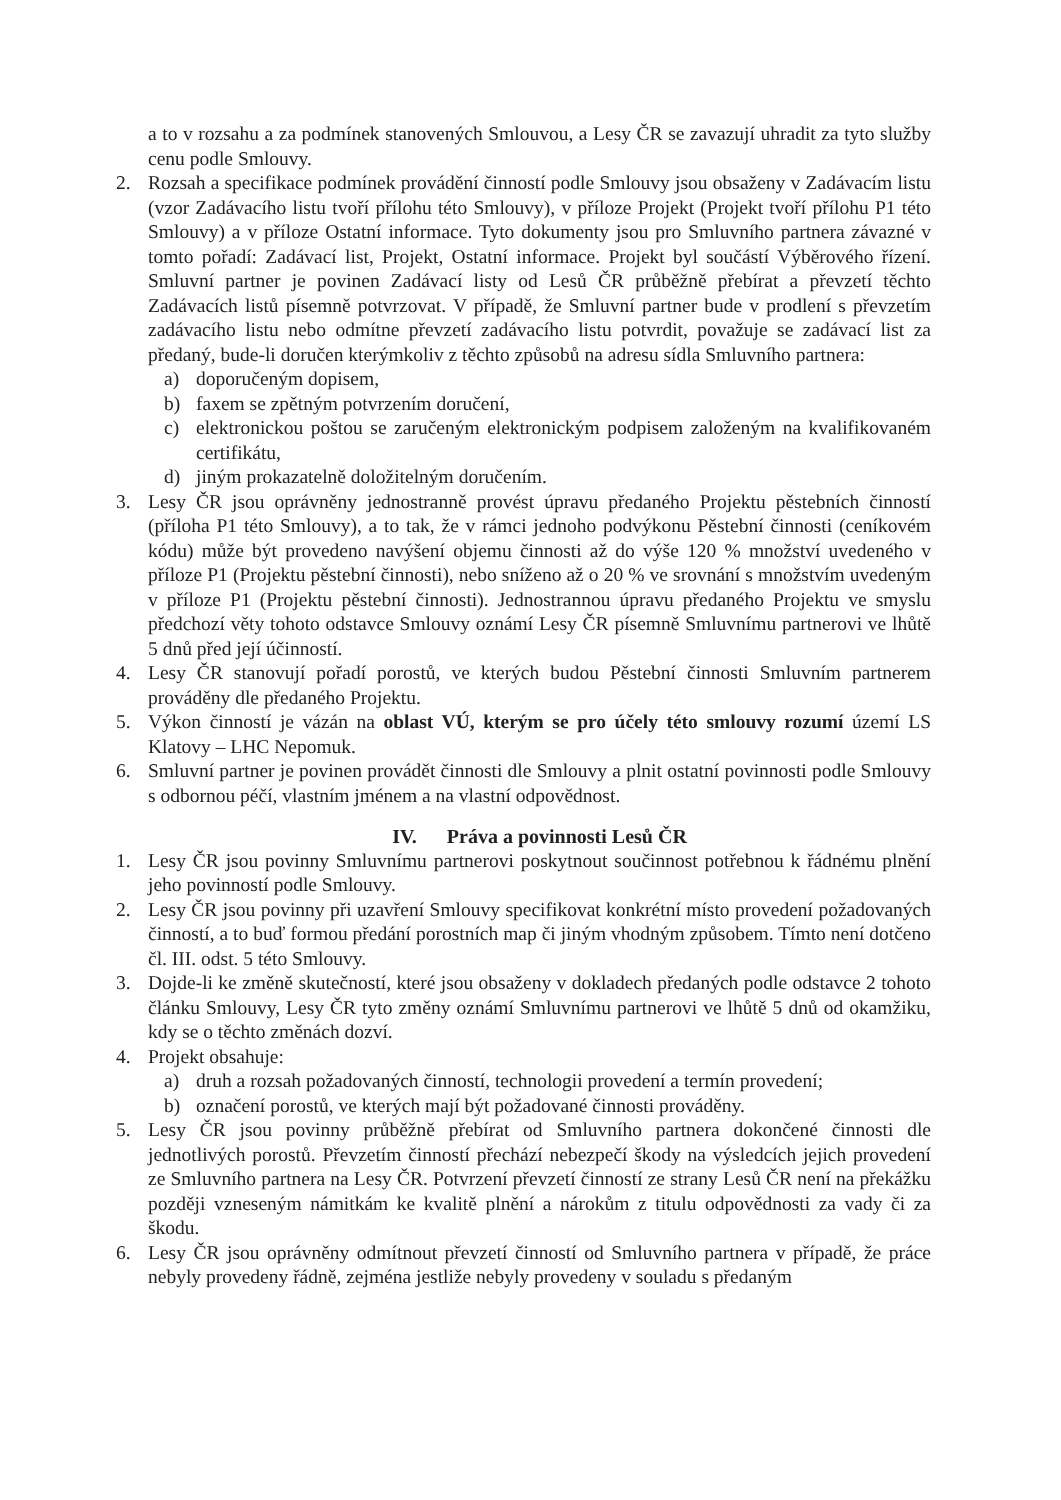a to v rozsahu a za podmínek stanovených Smlouvou, a Lesy ČR se zavazují uhradit za tyto služby cenu podle Smlouvy.
2. Rozsah a specifikace podmínek provádění činností podle Smlouvy jsou obsaženy v Zadávacím listu (vzor Zadávacího listu tvoří přílohu této Smlouvy), v příloze Projekt (Projekt tvoří přílohu P1 této Smlouvy) a v příloze Ostatní informace. Tyto dokumenty jsou pro Smluvního partnera závazné v tomto pořadí: Zadávací list, Projekt, Ostatní informace. Projekt byl součástí Výběrového řízení. Smluvní partner je povinen Zadávací listy od Lesů ČR průběžně přebírat a převzetí těchto Zadávacích listů písemně potvrzovat. V případě, že Smluvní partner bude v prodlení s převzetím zadávacího listu nebo odmítne převzetí zadávacího listu potvrdit, považuje se zadávací list za předaný, bude-li doručen kterýmkoliv z těchto způsobů na adresu sídla Smluvního partnera:
a) doporučeným dopisem,
b) faxem se zpětným potvrzením doručení,
c) elektronickou poštou se zaručeným elektronickým podpisem založeným na kvalifikovaném certifikátu,
d) jiným prokazatelně doložitelným doručením.
3. Lesy ČR jsou oprávněny jednostranně provést úpravu předaného Projektu pěstebních činností (příloha P1 této Smlouvy), a to tak, že v rámci jednoho podvýkonu Pěstební činnosti (ceníkovém kódu) může být provedeno navýšení objemu činnosti až do výše 120 % množství uvedeného v příloze P1 (Projektu pěstební činnosti), nebo sníženo až o 20 % ve srovnání s množstvím uvedeným v příloze P1 (Projektu pěstební činnosti). Jednostrannou úpravu předaného Projektu ve smyslu předchozí věty tohoto odstavce Smlouvy oznámí Lesy ČR písemně Smluvnímu partnerovi ve lhůtě 5 dnů před její účinností.
4. Lesy ČR stanovují pořadí porostů, ve kterých budou Pěstební činnosti Smluvním partnerem prováděny dle předaného Projektu.
5. Výkon činností je vázán na oblast VÚ, kterým se pro účely této smlouvy rozumí území LS Klatovy – LHC Nepomuk.
6. Smluvní partner je povinen provádět činnosti dle Smlouvy a plnit ostatní povinnosti podle Smlouvy s odbornou péčí, vlastním jménem a na vlastní odpovědnost.
IV. Práva a povinnosti Lesů ČR
1. Lesy ČR jsou povinny Smluvnímu partnerovi poskytnout součinnost potřebnou k řádnému plnění jeho povinností podle Smlouvy.
2. Lesy ČR jsou povinny při uzavření Smlouvy specifikovat konkrétní místo provedení požadovaných činností, a to buď formou předání porostních map či jiným vhodným způsobem. Tímto není dotčeno čl. III. odst. 5 této Smlouvy.
3. Dojde-li ke změně skutečností, které jsou obsaženy v dokladech předaných podle odstavce 2 tohoto článku Smlouvy, Lesy ČR tyto změny oznámí Smluvnímu partnerovi ve lhůtě 5 dnů od okamžiku, kdy se o těchto změnách dozví.
4. Projekt obsahuje:
a) druh a rozsah požadovaných činností, technologii provedení a termín provedení;
b) označení porostů, ve kterých mají být požadované činnosti prováděny.
5. Lesy ČR jsou povinny průběžně přebírat od Smluvního partnera dokončené činnosti dle jednotlivých porostů. Převzetím činností přechází nebezpečí škody na výsledcích jejich provedení ze Smluvního partnera na Lesy ČR. Potvrzení převzetí činností ze strany Lesů ČR není na překážku později vzneseným námitkám ke kvalitě plnění a nárokům z titulu odpovědnosti za vady či za škodu.
6. Lesy ČR jsou oprávněny odmítnout převzetí činností od Smluvního partnera v případě, že práce nebyly provedeny řádně, zejména jestliže nebyly provedeny v souladu s předaným